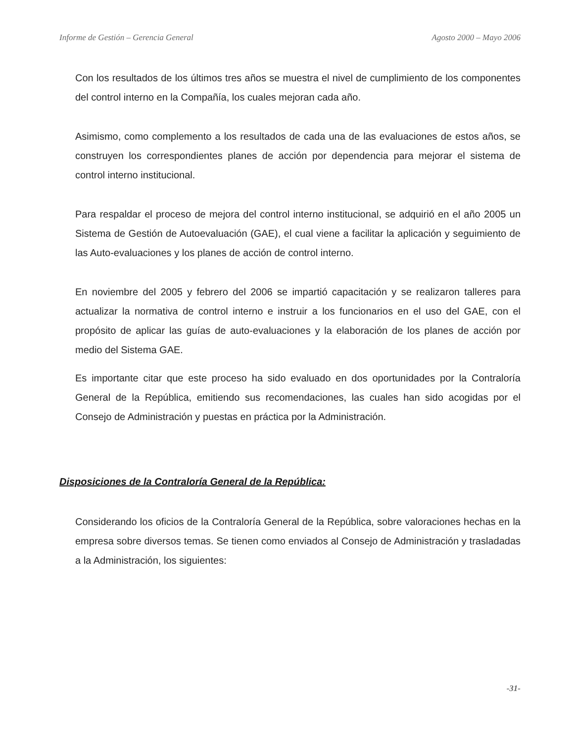Informe de Gestión – Gerencia General Agosto 2000 – Mayo 2006
Con los resultados de los últimos tres años se muestra el nivel de cumplimiento de los componentes del control interno en la Compañía, los cuales mejoran cada año.
Asimismo, como complemento a los resultados de cada una de las evaluaciones de estos años, se construyen los correspondientes planes de acción por dependencia para mejorar el sistema de control interno institucional.
Para respaldar el proceso de mejora del control interno institucional, se adquirió en el año 2005 un Sistema de Gestión de Autoevaluación (GAE), el cual viene a facilitar la aplicación y seguimiento de las Auto-evaluaciones y los planes de acción de control interno.
En noviembre del 2005 y febrero del 2006 se impartió capacitación y se realizaron talleres para actualizar la normativa de control interno e instruir a los funcionarios en el uso del GAE, con el propósito de aplicar las guías de auto-evaluaciones y la elaboración de los planes de acción por medio del Sistema GAE.
Es importante citar que este proceso ha sido evaluado en dos oportunidades por la Contraloría General de la República, emitiendo sus recomendaciones, las cuales han sido acogidas por el Consejo de Administración y puestas en práctica por la Administración.
Disposiciones de la Contraloría General de la República:
Considerando los oficios de la Contraloría General de la República, sobre valoraciones hechas en la empresa sobre diversos temas. Se tienen como enviados al Consejo de Administración y trasladadas a la Administración, los siguientes:
-31-